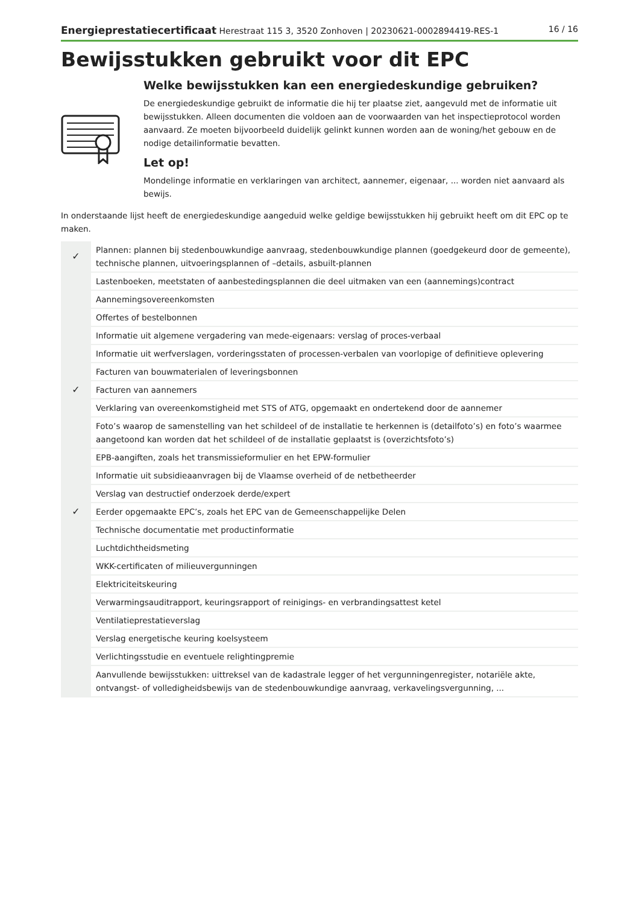Energieprestatiecertificaat Herestraat 115 3, 3520 Zonhoven | 20230621-0002894419-RES-1 16 / 16
Bewijsstukken gebruikt voor dit EPC
Welke bewijsstukken kan een energiedeskundige gebruiken?
De energiedeskundige gebruikt de informatie die hij ter plaatse ziet, aangevuld met de informatie uit bewijsstukken. Alleen documenten die voldoen aan de voorwaarden van het inspectieprotocol worden aanvaard. Ze moeten bijvoorbeeld duidelijk gelinkt kunnen worden aan de woning/het gebouw en de nodige detailinformatie bevatten.
Let op!
Mondelinge informatie en verklaringen van architect, aannemer, eigenaar, ... worden niet aanvaard als bewijs.
In onderstaande lijst heeft de energiedeskundige aangeduid welke geldige bewijsstukken hij gebruikt heeft om dit EPC op te maken.
| ✓ | Plannen: plannen bij stedenbouwkundige aanvraag, stedenbouwkundige plannen (goedgekeurd door de gemeente), technische plannen, uitvoeringsplannen of –details, asbuilt-plannen |
| | Lastenboeken, meetstaten of aanbestedingsplannen die deel uitmaken van een (aannemings)contract |
| | Aannemingsovereenkomsten |
| | Offertes of bestelbonnen |
| | Informatie uit algemene vergadering van mede-eigenaars: verslag of proces-verbaal |
| | Informatie uit werfverslagen, vorderingsstaten of processen-verbalen van voorlopige of definitieve oplevering |
| | Facturen van bouwmaterialen of leveringsbonnen |
| ✓ | Facturen van aannemers |
| | Verklaring van overeenkomstigheid met STS of ATG, opgemaakt en ondertekend door de aannemer |
| | Foto’s waarop de samenstelling van het schildeel of de installatie te herkennen is (detailfoto’s) en foto’s waarmee aangetoond kan worden dat het schildeel of de installatie geplaatst is (overzichtsfoto’s) |
| | EPB-aangiften, zoals het transmissieformulier en het EPW-formulier |
| | Informatie uit subsidieaanvragen bij de Vlaamse overheid of de netbetheerder |
| | Verslag van destructief onderzoek derde/expert |
| ✓ | Eerder opgemaakte EPC’s, zoals het EPC van de Gemeenschappelijke Delen |
| | Technische documentatie met productinformatie |
| | Luchtdichtheidsmeting |
| | WKK-certificaten of milieuvergunningen |
| | Elektriciteitskeuring |
| | Verwarmingsauditrapport, keuringsrapport of reinigings- en verbrandingsattest ketel |
| | Ventilatieprestatieverslag |
| | Verslag energetische keuring koelsysteem |
| | Verlichtingsstudie en eventuele relightingpremie |
| | Aanvullende bewijsstukken: uittreksel van de kadastrale legger of het vergunningenregister, notariële akte, ontvangst- of volledigheidsbewijs van de stedenbouwkundige aanvraag, verkavelingsvergunning, ... |